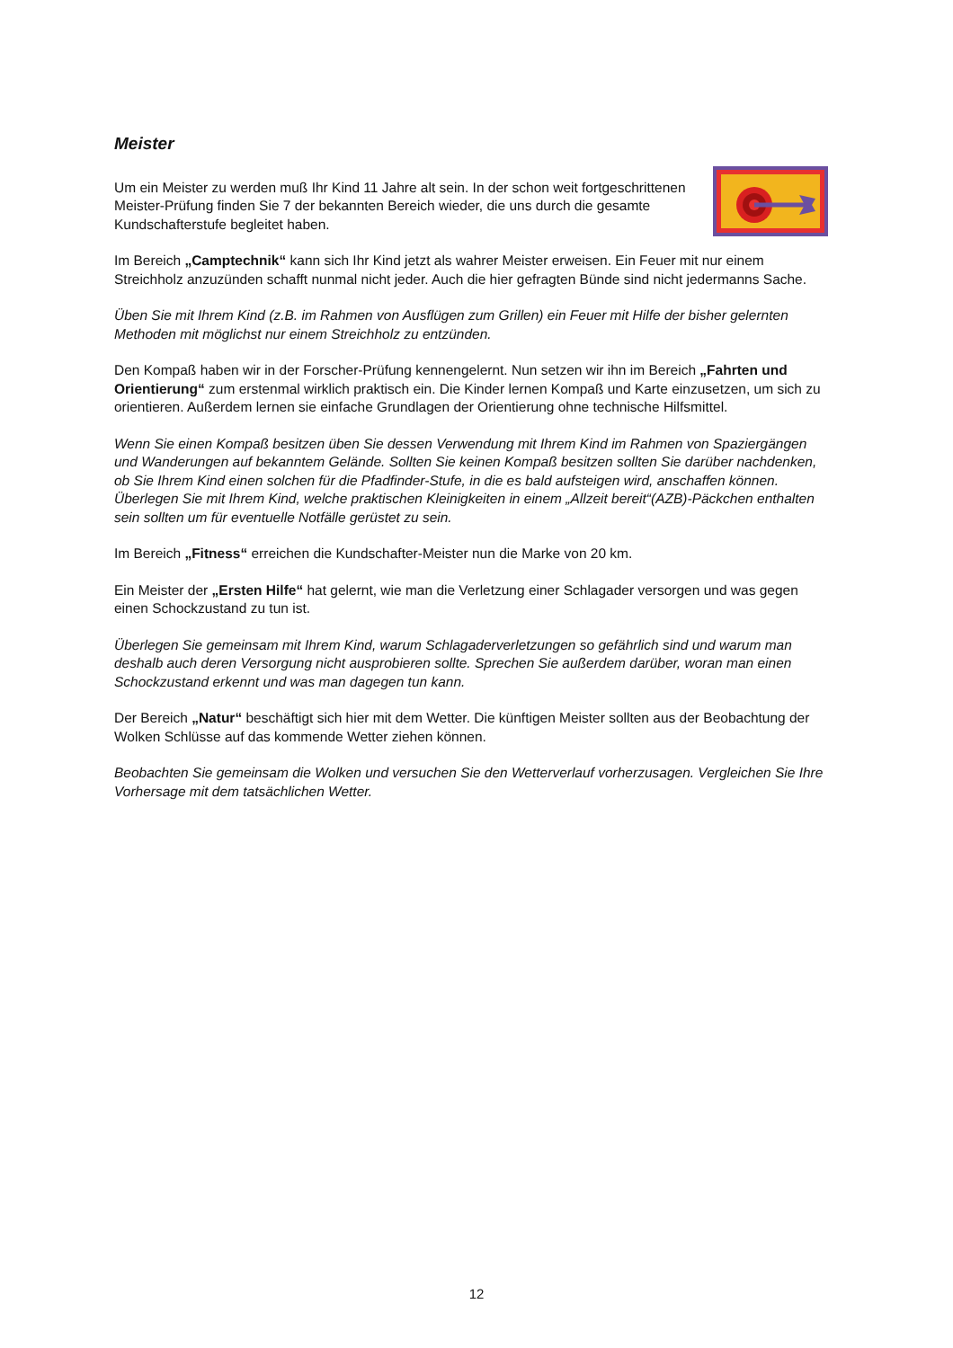Meister
Um ein Meister zu werden muß Ihr Kind 11 Jahre alt sein. In der schon weit fortgeschrittenen Meister-Prüfung finden Sie 7 der bekannten Bereich wieder, die uns durch die gesamte Kundschafterstufe begleitet haben.
Im Bereich „Camptechnik“ kann sich Ihr Kind jetzt als wahrer Meister erweisen. Ein Feuer mit nur einem Streichholz anzuzünden schafft nunmal nicht jeder. Auch die hier gefragten Bünde sind nicht jedermanns Sache.
Üben Sie mit Ihrem Kind (z.B. im Rahmen von Ausflügen zum Grillen) ein Feuer mit Hilfe der bisher gelernten Methoden mit möglichst nur einem Streichholz zu entzünden.
Den Kompaß haben wir in der Forscher-Prüfung kennengelernt. Nun setzen wir ihn im Bereich „Fahrten und Orientierung“ zum erstenmal wirklich praktisch ein. Die Kinder lernen Kompaß und Karte einzusetzen, um sich zu orientieren. Außerdem lernen sie einfache Grundlagen der Orientierung ohne technische Hilfsmittel.
Wenn Sie einen Kompaß besitzen üben Sie dessen Verwendung mit Ihrem Kind im Rahmen von Spaziergängen und Wanderungen auf bekanntem Gelände. Sollten Sie keinen Kompaß besitzen sollten Sie darüber nachdenken, ob Sie Ihrem Kind einen solchen für die Pfadfinder-Stufe, in die es bald aufsteigen wird, anschaffen können.
Überlegen Sie mit Ihrem Kind, welche praktischen Kleinigkeiten in einem „Allzeit bereit“(AZB)-Päckchen enthalten sein sollten um für eventuelle Notfälle gerüstet zu sein.
Im Bereich „Fitness“ erreichen die Kundschafter-Meister nun die Marke von 20 km.
Ein Meister der „Ersten Hilfe“ hat gelernt, wie man die Verletzung einer Schlagader versorgen und was gegen einen Schockzustand zu tun ist.
Überlegen Sie gemeinsam mit Ihrem Kind, warum Schlagaderverletzungen so gefährlich sind und warum man deshalb auch deren Versorgung nicht ausprobieren sollte. Sprechen Sie außerdem darüber, woran man einen Schockzustand erkennt und was man dagegen tun kann.
Der Bereich „Natur“ beschäftigt sich hier mit dem Wetter. Die künftigen Meister sollten aus der Beobachtung der Wolken Schlüsse auf das kommende Wetter ziehen können.
Beobachten Sie gemeinsam die Wolken und versuchen Sie den Wetterverlauf vorherzusagen. Vergleichen Sie Ihre Vorhersage mit dem tatsächlichen Wetter.
12